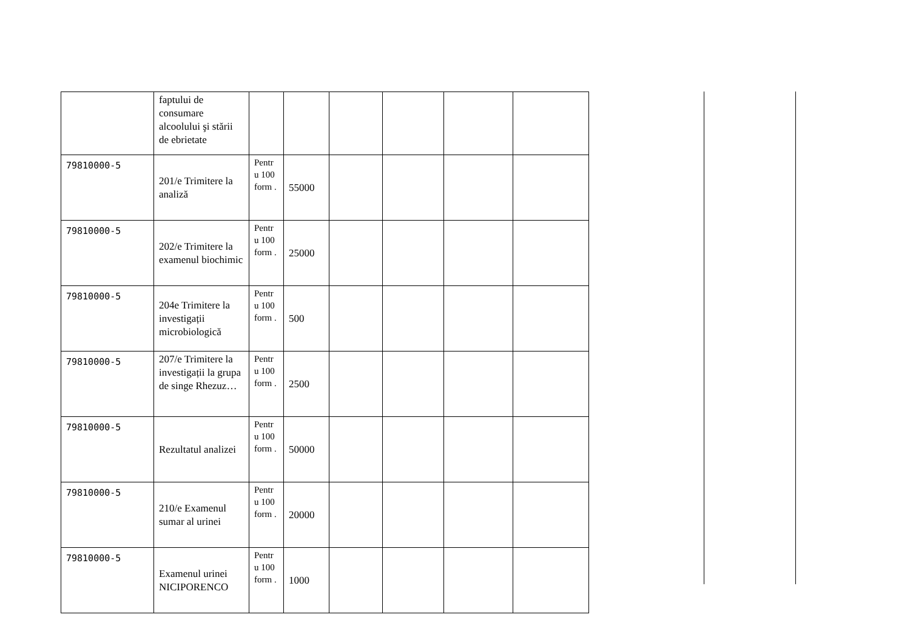| | faptului de consumare alcoolului şi stării de ebrietate | | | | | | |
| 79810000-5 | 201/e Trimitere la analiză | Pentr u 100 form . | 55000 | | | | |
| 79810000-5 | 202/e Trimitere la examenul biochimic | Pentr u 100 form . | 25000 | | | | |
| 79810000-5 | 204e Trimitere la investigații microbiologică | Pentr u 100 form . | 500 | | | | |
| 79810000-5 | 207/e Trimitere la investigații la grupa de singe Rhezuz… | Pentr u 100 form . | 2500 | | | | |
| 79810000-5 | Rezultatul analizei | Pentr u 100 form . | 50000 | | | | |
| 79810000-5 | 210/e Examenul sumar al urinei | Pentr u 100 form . | 20000 | | | | |
| 79810000-5 | Examenul urinei NICIPORENCO | Pentr u 100 form . | 1000 | | | | |